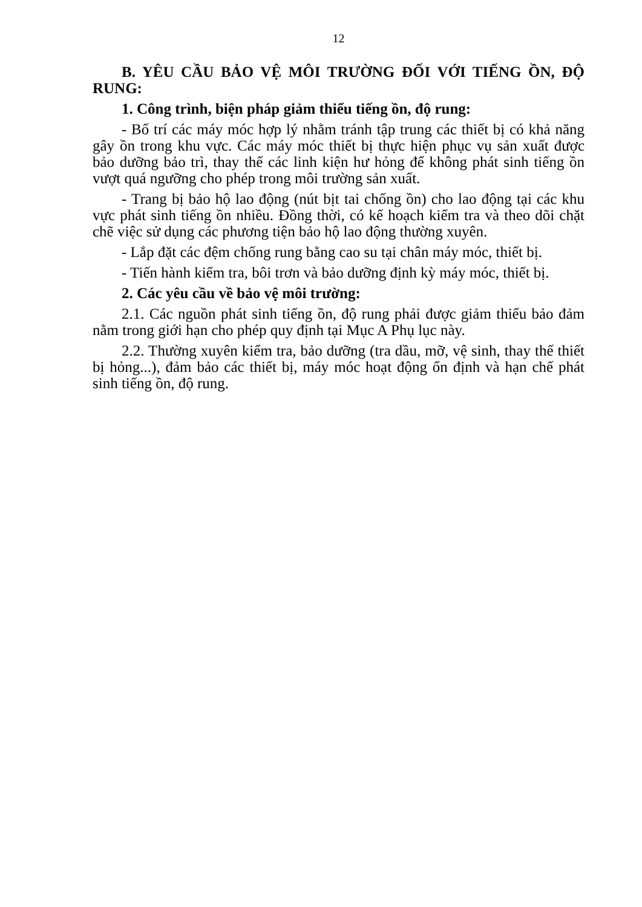12
B. YÊU CẦU BẢO VỆ MÔI TRƯỜNG ĐỐI VỚI TIẾNG ỒN, ĐỘ RUNG:
1. Công trình, biện pháp giảm thiểu tiếng ồn, độ rung:
- Bố trí các máy móc hợp lý nhằm tránh tập trung các thiết bị có khả năng gây ồn trong khu vực. Các máy móc thiết bị thực hiện phục vụ sản xuất được bảo dưỡng bảo trì, thay thế các linh kiện hư hỏng để không phát sinh tiếng ồn vượt quá ngưỡng cho phép trong môi trường sản xuất.
- Trang bị bảo hộ lao động (nút bịt tai chống ồn) cho lao động tại các khu vực phát sinh tiếng ồn nhiều. Đồng thời, có kế hoạch kiểm tra và theo dõi chặt chẽ việc sử dụng các phương tiện bảo hộ lao động thường xuyên.
- Lắp đặt các đệm chống rung bằng cao su tại chân máy móc, thiết bị.
- Tiến hành kiểm tra, bôi trơn và bảo dưỡng định kỳ máy móc, thiết bị.
2. Các yêu cầu về bảo vệ môi trường:
2.1. Các nguồn phát sinh tiếng ồn, độ rung phải được giảm thiểu bảo đảm nằm trong giới hạn cho phép quy định tại Mục A Phụ lục này.
2.2. Thường xuyên kiểm tra, bảo dưỡng (tra dầu, mỡ, vệ sinh, thay thế thiết bị hỏng...), đảm bảo các thiết bị, máy móc hoạt động ổn định và hạn chế phát sinh tiếng ồn, độ rung.